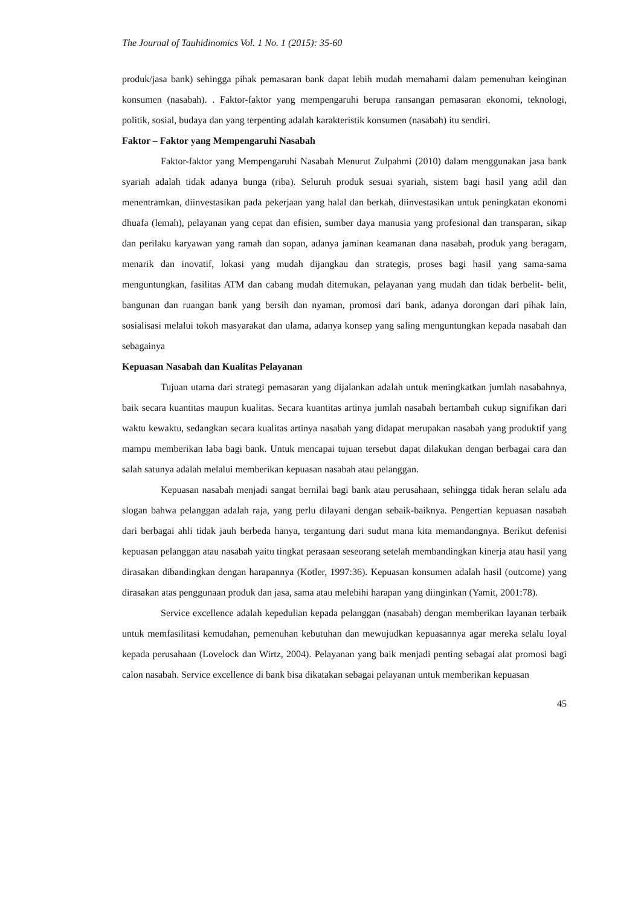The Journal of Tauhidinomics Vol. 1 No. 1 (2015): 35-60
produk/jasa bank) sehingga pihak pemasaran bank dapat lebih mudah memahami dalam pemenuhan keinginan konsumen (nasabah). . Faktor-faktor yang mempengaruhi berupa ransangan pemasaran ekonomi, teknologi, politik, sosial, budaya dan yang terpenting adalah karakteristik konsumen (nasabah) itu sendiri.
Faktor – Faktor yang Mempengaruhi Nasabah
Faktor-faktor yang Mempengaruhi Nasabah Menurut Zulpahmi (2010) dalam menggunakan jasa bank syariah adalah tidak adanya bunga (riba). Seluruh produk sesuai syariah, sistem bagi hasil yang adil dan menentramkan, diinvestasikan pada pekerjaan yang halal dan berkah, diinvestasikan untuk peningkatan ekonomi dhuafa (lemah), pelayanan yang cepat dan efisien, sumber daya manusia yang profesional dan transparan, sikap dan perilaku karyawan yang ramah dan sopan, adanya jaminan keamanan dana nasabah, produk yang beragam, menarik dan inovatif, lokasi yang mudah dijangkau dan strategis, proses bagi hasil yang sama-sama menguntungkan, fasilitas ATM dan cabang mudah ditemukan, pelayanan yang mudah dan tidak berbelit- belit, bangunan dan ruangan bank yang bersih dan nyaman, promosi dari bank, adanya dorongan dari pihak lain, sosialisasi melalui tokoh masyarakat dan ulama, adanya konsep yang saling menguntungkan kepada nasabah dan sebagainya
Kepuasan Nasabah dan Kualitas Pelayanan
Tujuan utama dari strategi pemasaran yang dijalankan adalah untuk meningkatkan jumlah nasabahnya, baik secara kuantitas maupun kualitas. Secara kuantitas artinya jumlah nasabah bertambah cukup signifikan dari waktu kewaktu, sedangkan secara kualitas artinya nasabah yang didapat merupakan nasabah yang produktif yang mampu memberikan laba bagi bank. Untuk mencapai tujuan tersebut dapat dilakukan dengan berbagai cara dan salah satunya adalah melalui memberikan kepuasan nasabah atau pelanggan.
Kepuasan nasabah menjadi sangat bernilai bagi bank atau perusahaan, sehingga tidak heran selalu ada slogan bahwa pelanggan adalah raja, yang perlu dilayani dengan sebaik-baiknya. Pengertian kepuasan nasabah dari berbagai ahli tidak jauh berbeda hanya, tergantung dari sudut mana kita memandangnya. Berikut defenisi kepuasan pelanggan atau nasabah yaitu tingkat perasaan seseorang setelah membandingkan kinerja atau hasil yang dirasakan dibandingkan dengan harapannya (Kotler, 1997:36). Kepuasan konsumen adalah hasil (outcome) yang dirasakan atas penggunaan produk dan jasa, sama atau melebihi harapan yang diinginkan (Yamit, 2001:78).
Service excellence adalah kepedulian kepada pelanggan (nasabah) dengan memberikan layanan terbaik untuk memfasilitasi kemudahan, pemenuhan kebutuhan dan mewujudkan kepuasannya agar mereka selalu loyal kepada perusahaan (Lovelock dan Wirtz, 2004). Pelayanan yang baik menjadi penting sebagai alat promosi bagi calon nasabah. Service excellence di bank bisa dikatakan sebagai pelayanan untuk memberikan kepuasan
45